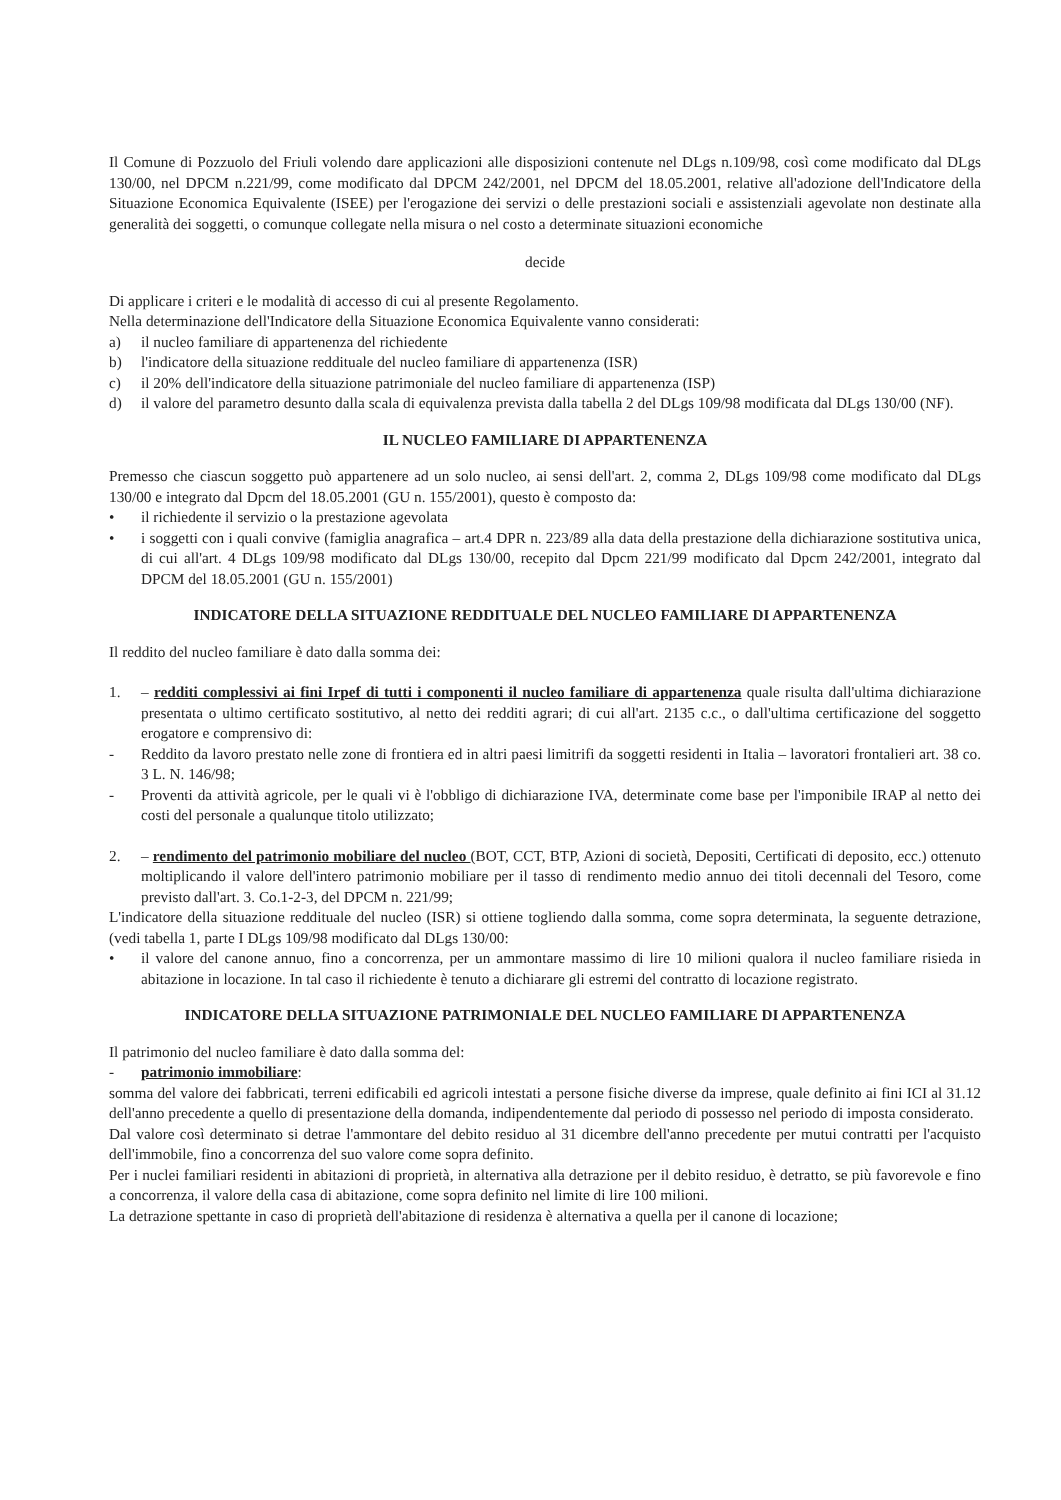Il Comune di Pozzuolo del Friuli volendo dare applicazioni alle disposizioni contenute nel DLgs n.109/98, così come modificato dal DLgs 130/00, nel DPCM n.221/99, come modificato dal DPCM 242/2001, nel DPCM del 18.05.2001, relative all'adozione dell'Indicatore della Situazione Economica Equivalente (ISEE) per l'erogazione dei servizi o delle prestazioni sociali e assistenziali agevolate non destinate alla generalità dei soggetti, o comunque collegate nella misura o nel costo a determinate situazioni economiche
decide
Di applicare i criteri e le modalità di accesso di cui al presente Regolamento.
Nella determinazione dell'Indicatore della Situazione Economica Equivalente vanno considerati:
a) il nucleo familiare di appartenenza del richiedente
b) l'indicatore della situazione reddituale del nucleo familiare di appartenenza (ISR)
c) il 20% dell'indicatore della situazione patrimoniale del nucleo familiare di appartenenza (ISP)
d) il valore del parametro desunto dalla scala di equivalenza prevista dalla tabella 2 del DLgs 109/98 modificata dal DLgs 130/00 (NF).
IL NUCLEO FAMILIARE DI APPARTENENZA
Premesso che ciascun soggetto può appartenere ad un solo nucleo, ai sensi dell'art. 2, comma 2, DLgs 109/98 come modificato dal DLgs 130/00 e integrato dal Dpcm del 18.05.2001 (GU n. 155/2001), questo è composto da:
• il richiedente il servizio o la prestazione agevolata
• i soggetti con i quali convive (famiglia anagrafica – art.4 DPR n. 223/89 alla data della prestazione della dichiarazione sostitutiva unica, di cui all'art. 4 DLgs 109/98 modificato dal DLgs 130/00, recepito dal Dpcm 221/99 modificato dal Dpcm 242/2001, integrato dal DPCM del 18.05.2001 (GU n. 155/2001)
INDICATORE DELLA SITUAZIONE REDDITUALE DEL NUCLEO FAMILIARE DI APPARTENENZA
Il reddito del nucleo familiare è dato dalla somma dei:
1. – redditi complessivi ai fini Irpef di tutti i componenti il nucleo familiare di appartenenza quale risulta dall'ultima dichiarazione presentata o ultimo certificato sostitutivo, al netto dei redditi agrari; di cui all'art. 2135 c.c., o dall'ultima certificazione del soggetto erogatore e comprensivo di:
- Reddito da lavoro prestato nelle zone di frontiera ed in altri paesi limitrifi da soggetti residenti in Italia – lavoratori frontalieri art. 38 co. 3 L. N. 146/98;
- Proventi da attività agricole, per le quali vi è l'obbligo di dichiarazione IVA, determinate come base per l'imponibile IRAP al netto dei costi del personale a qualunque titolo utilizzato;
2. – rendimento del patrimonio mobiliare del nucleo (BOT, CCT, BTP, Azioni di società, Depositi, Certificati di deposito, ecc.) ottenuto moltiplicando il valore dell'intero patrimonio mobiliare per il tasso di rendimento medio annuo dei titoli decennali del Tesoro, come previsto dall'art. 3. Co.1-2-3, del DPCM n. 221/99;
L'indicatore della situazione reddituale del nucleo (ISR) si ottiene togliendo dalla somma, come sopra determinata, la seguente detrazione, (vedi tabella 1, parte I DLgs 109/98 modificato dal DLgs 130/00:
• il valore del canone annuo, fino a concorrenza, per un ammontare massimo di lire 10 milioni qualora il nucleo familiare risieda in abitazione in locazione. In tal caso il richiedente è tenuto a dichiarare gli estremi del contratto di locazione registrato.
INDICATORE DELLA SITUAZIONE PATRIMONIALE DEL NUCLEO FAMILIARE DI APPARTENENZA
Il patrimonio del nucleo familiare è dato dalla somma del:
- patrimonio immobiliare:
somma del valore dei fabbricati, terreni edificabili ed agricoli intestati a persone fisiche diverse da imprese, quale definito ai fini ICI al 31.12 dell'anno precedente a quello di presentazione della domanda, indipendentemente dal periodo di possesso nel periodo di imposta considerato.
Dal valore così determinato si detrae l'ammontare del debito residuo al 31 dicembre dell'anno precedente per mutui contratti per l'acquisto dell'immobile, fino a concorrenza del suo valore come sopra definito.
Per i nuclei familiari residenti in abitazioni di proprietà, in alternativa alla detrazione per il debito residuo, è detratto, se più favorevole e fino a concorrenza, il valore della casa di abitazione, come sopra definito nel limite di lire 100 milioni.
La detrazione spettante in caso di proprietà dell'abitazione di residenza è alternativa a quella per il canone di locazione;